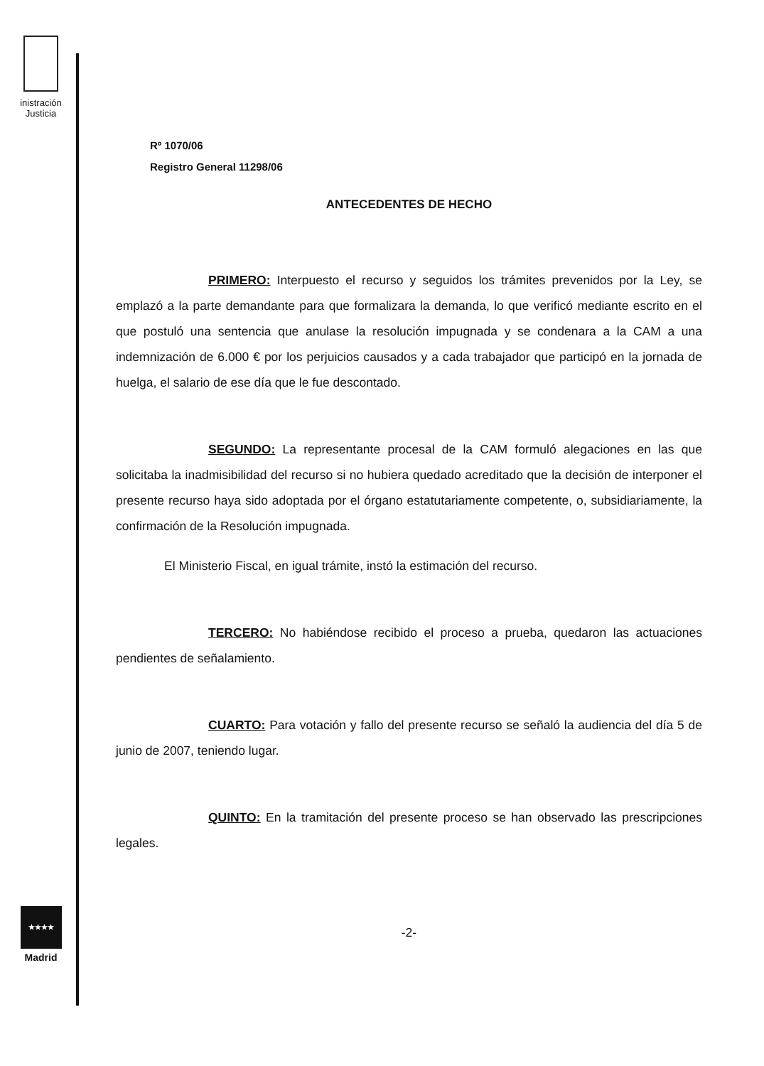inistración
Justicia
★★★★
Madrid
Rº 1070/06
Registro General 11298/06
ANTECEDENTES DE HECHO
PRIMERO: Interpuesto el recurso y seguidos los trámites prevenidos por la Ley, se emplazó a la parte demandante para que formalizara la demanda, lo que verificó mediante escrito en el que postuló una sentencia que anulase la resolución impugnada y se condenara a la CAM a una indemnización de 6.000 € por los perjuicios causados y a cada trabajador que participó en la jornada de huelga, el salario de ese día que le fue descontado.
SEGUNDO: La representante procesal de la CAM formuló alegaciones en las que solicitaba la inadmisibilidad del recurso si no hubiera quedado acreditado que la decisión de interponer el presente recurso haya sido adoptada por el órgano estatutariamente competente, o, subsidiariamente, la confirmación de la Resolución impugnada.
El Ministerio Fiscal, en igual trámite, instó la estimación del recurso.
TERCERO: No habiéndose recibido el proceso a prueba, quedaron las actuaciones pendientes de señalamiento.
CUARTO: Para votación y fallo del presente recurso se señaló la audiencia del día 5 de junio de 2007, teniendo lugar.
QUINTO: En la tramitación del presente proceso se han observado las prescripciones legales.
-2-